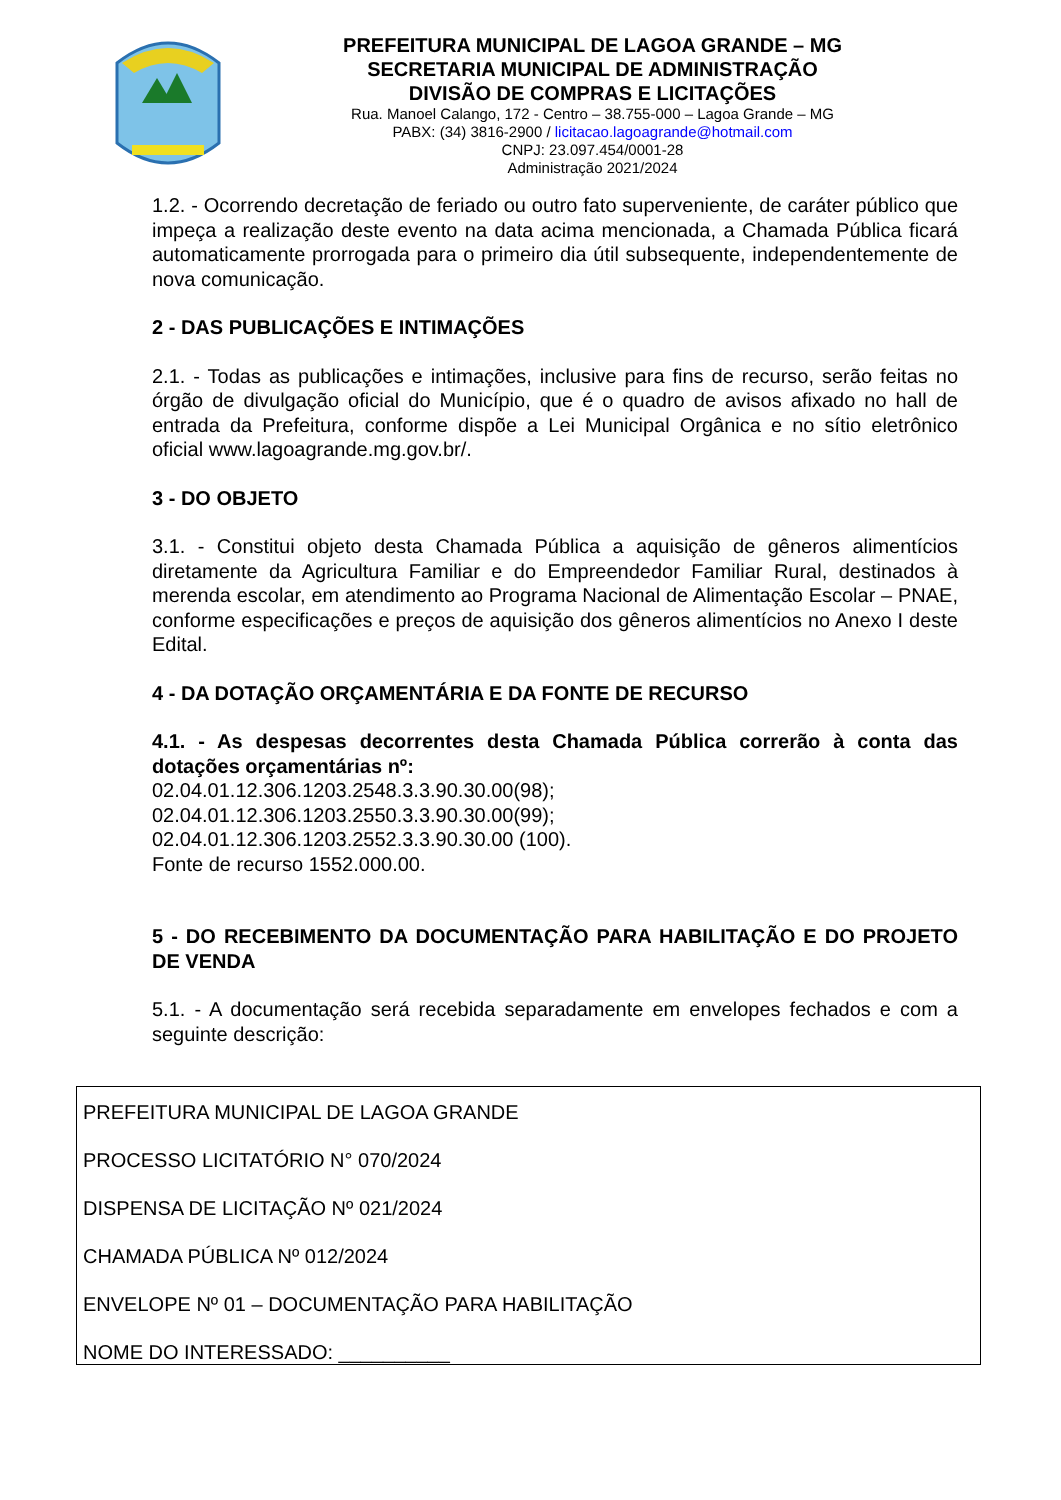PREFEITURA MUNICIPAL DE LAGOA GRANDE – MG
SECRETARIA MUNICIPAL DE ADMINISTRAÇÃO
DIVISÃO DE COMPRAS E LICITAÇÕES
Rua. Manoel Calango, 172 - Centro – 38.755-000 – Lagoa Grande – MG
PABX: (34) 3816-2900 / licitacao.lagoagrande@hotmail.com
CNPJ: 23.097.454/0001-28
Administração 2021/2024
1.2. - Ocorrendo decretação de feriado ou outro fato superveniente, de caráter público que impeça a realização deste evento na data acima mencionada, a Chamada Pública ficará automaticamente prorrogada para o primeiro dia útil subsequente, independentemente de nova comunicação.
2 - DAS PUBLICAÇÕES E INTIMAÇÕES
2.1. - Todas as publicações e intimações, inclusive para fins de recurso, serão feitas no órgão de divulgação oficial do Município, que é o quadro de avisos afixado no hall de entrada da Prefeitura, conforme dispõe a Lei Municipal Orgânica e no sítio eletrônico oficial www.lagoagrande.mg.gov.br/.
3 - DO OBJETO
3.1. - Constitui objeto desta Chamada Pública a aquisição de gêneros alimentícios diretamente da Agricultura Familiar e do Empreendedor Familiar Rural, destinados à merenda escolar, em atendimento ao Programa Nacional de Alimentação Escolar – PNAE, conforme especificações e preços de aquisição dos gêneros alimentícios no Anexo I deste Edital.
4 - DA DOTAÇÃO ORÇAMENTÁRIA E DA FONTE DE RECURSO
4.1. - As despesas decorrentes desta Chamada Pública correrão à conta das dotações orçamentárias nº:
02.04.01.12.306.1203.2548.3.3.90.30.00(98);
02.04.01.12.306.1203.2550.3.3.90.30.00(99);
02.04.01.12.306.1203.2552.3.3.90.30.00 (100).
Fonte de recurso 1552.000.00.
5 - DO RECEBIMENTO DA DOCUMENTAÇÃO PARA HABILITAÇÃO E DO PROJETO DE VENDA
5.1. - A documentação será recebida separadamente em envelopes fechados e com a seguinte descrição:
PREFEITURA MUNICIPAL DE LAGOA GRANDE
PROCESSO LICITATÓRIO N° 070/2024
DISPENSA DE LICITAÇÃO Nº 021/2024
CHAMADA PÚBLICA Nº 012/2024
ENVELOPE Nº 01 – DOCUMENTAÇÃO PARA HABILITAÇÃO
NOME DO INTERESSADO: __________